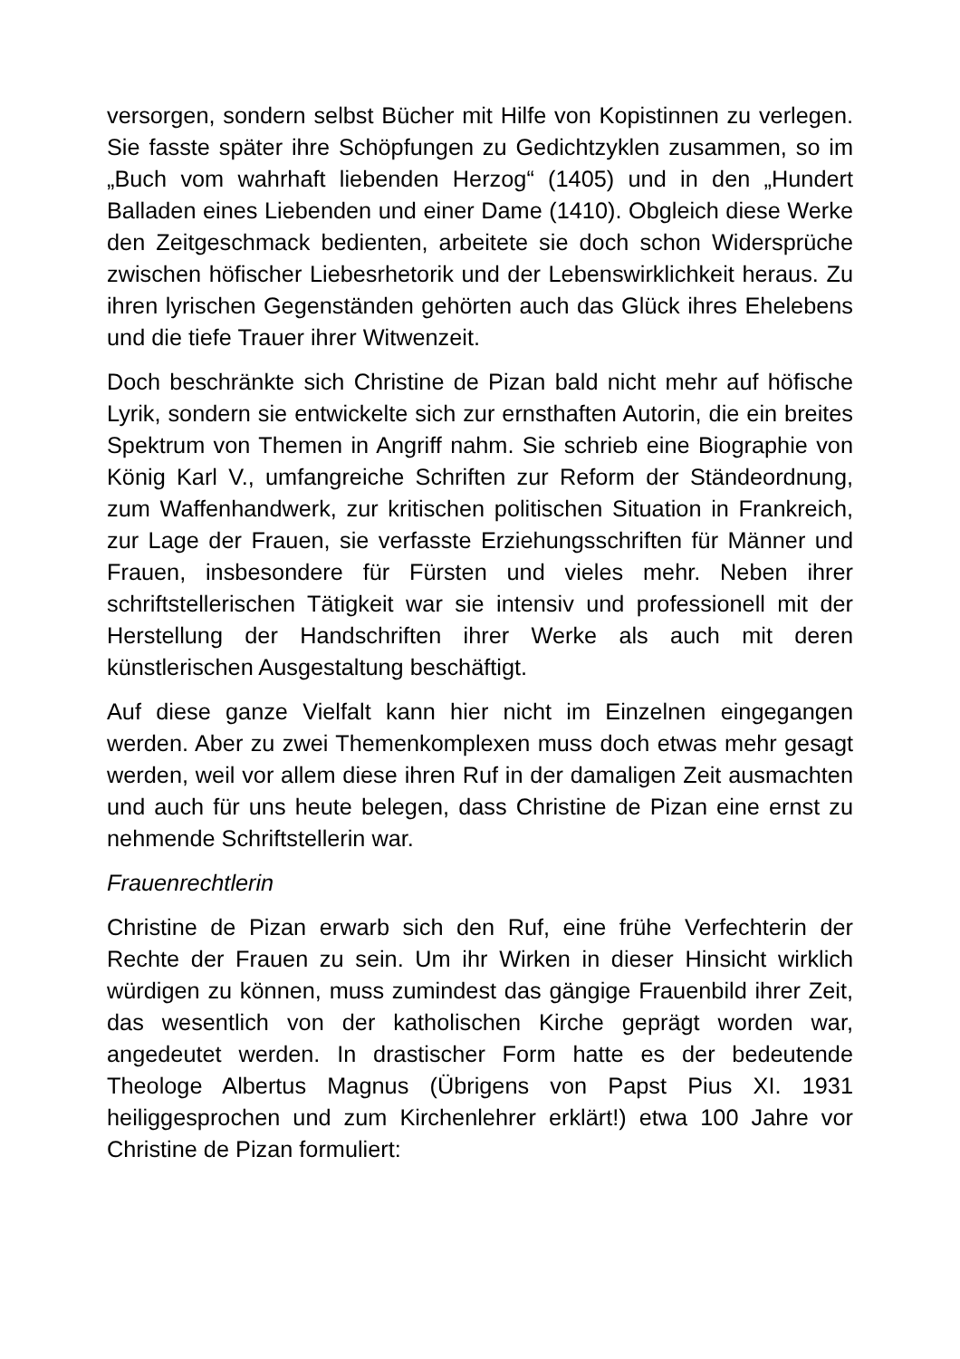versorgen, sondern selbst Bücher mit Hilfe von Kopistinnen zu verlegen. Sie fasste später ihre Schöpfungen zu Gedichtzyklen zusammen, so im „Buch vom wahrhaft liebenden Herzog“ (1405) und in den „Hundert Balladen eines Liebenden und einer Dame (1410). Obgleich diese Werke den Zeitgeschmack bedienten, arbeitete sie doch schon Widersprüche zwischen höfischer Liebesrhetorik und der Lebenswirklichkeit heraus. Zu ihren lyrischen Gegenständen gehörten auch das Glück ihres Ehelebens und die tiefe Trauer ihrer Witwenzeit.
Doch beschränkte sich Christine de Pizan bald nicht mehr auf höfische Lyrik, sondern sie entwickelte sich zur ernsthaften Autorin, die ein breites Spektrum von Themen in Angriff nahm. Sie schrieb eine Biographie von König Karl V., umfangreiche Schriften zur Reform der Ständeordnung, zum Waffenhandwerk, zur kritischen politischen Situation in Frankreich, zur Lage der Frauen, sie verfasste Erziehungsschriften für Männer und Frauen, insbesondere für Fürsten und vieles mehr. Neben ihrer schriftstellerischen Tätigkeit war sie intensiv und professionell mit der Herstellung der Handschriften ihrer Werke als auch mit deren künstlerischen Ausgestaltung beschäftigt.
Auf diese ganze Vielfalt kann hier nicht im Einzelnen eingegangen werden. Aber zu zwei Themenkomplexen muss doch etwas mehr gesagt werden, weil vor allem diese ihren Ruf in der damaligen Zeit ausmachten und auch für uns heute belegen, dass Christine de Pizan eine ernst zu nehmende Schriftstellerin war.
Frauenrechtlerin
Christine de Pizan erwarb sich den Ruf, eine frühe Verfechterin der Rechte der Frauen zu sein. Um ihr Wirken in dieser Hinsicht wirklich würdigen zu können, muss zumindest das gängige Frauenbild ihrer Zeit, das wesentlich von der katholischen Kirche geprägt worden war, angedeutet werden. In drastischer Form hatte es der bedeutende Theologe Albertus Magnus (Übrigens von Papst Pius XI. 1931 heiliggesprochen und zum Kirchenlehrer erklärt!) etwa 100 Jahre vor Christine de Pizan formuliert: